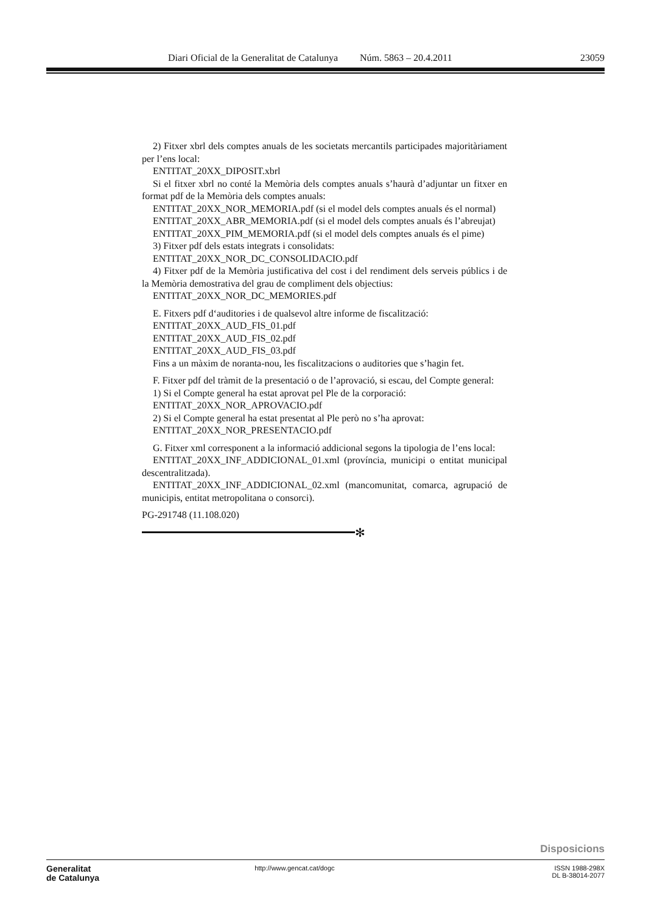Diari Oficial de la Generalitat de Catalunya Núm. 5863 – 20.4.2011 23059
2) Fitxer xbrl dels comptes anuals de les societats mercantils participades majoritàriament per l’ens local:
ENTITAT_20XX_DIPOSIT.xbrl
Si el fitxer xbrl no conté la Memòria dels comptes anuals s’haurà d’adjuntar un fitxer en format pdf de la Memòria dels comptes anuals:
ENTITAT_20XX_NOR_MEMORIA.pdf (si el model dels comptes anuals és el normal)
ENTITAT_20XX_ABR_MEMORIA.pdf (si el model dels comptes anuals és l’abreujat)
ENTITAT_20XX_PIM_MEMORIA.pdf (si el model dels comptes anuals és el pime)
3) Fitxer pdf dels estats integrats i consolidats:
ENTITAT_20XX_NOR_DC_CONSOLIDACIO.pdf
4) Fitxer pdf de la Memòria justificativa del cost i del rendiment dels serveis públics i de la Memòria demostrativa del grau de compliment dels objectius:
ENTITAT_20XX_NOR_DC_MEMORIES.pdf
E. Fitxers pdf d‘auditories i de qualsevol altre informe de fiscalització:
ENTITAT_20XX_AUD_FIS_01.pdf
ENTITAT_20XX_AUD_FIS_02.pdf
ENTITAT_20XX_AUD_FIS_03.pdf
Fins a un màxim de noranta-nou, les fiscalitzacions o auditories que s’hagin fet.
F. Fitxer pdf del tràmit de la presentació o de l’aprovació, si escau, del Compte general:
1) Si el Compte general ha estat aprovat pel Ple de la corporació:
ENTITAT_20XX_NOR_APROVACIO.pdf
2) Si el Compte general ha estat presentat al Ple però no s’ha aprovat:
ENTITAT_20XX_NOR_PRESENTACIO.pdf
G. Fitxer xml corresponent a la informació addicional segons la tipologia de l’ens local:
ENTITAT_20XX_INF_ADDICIONAL_01.xml (província, municipi o entitat municipal descentralitzada).
ENTITAT_20XX_INF_ADDICIONAL_02.xml (mancomunitat, comarca, agrupació de municipis, entitat metropolitana o consorci).
PG-291748 (11.108.020)
✻
Disposicions
Generalitat
de Catalunya
http://www.gencat.cat/dogc ISSN 1988-298X
DL B-38014-2077